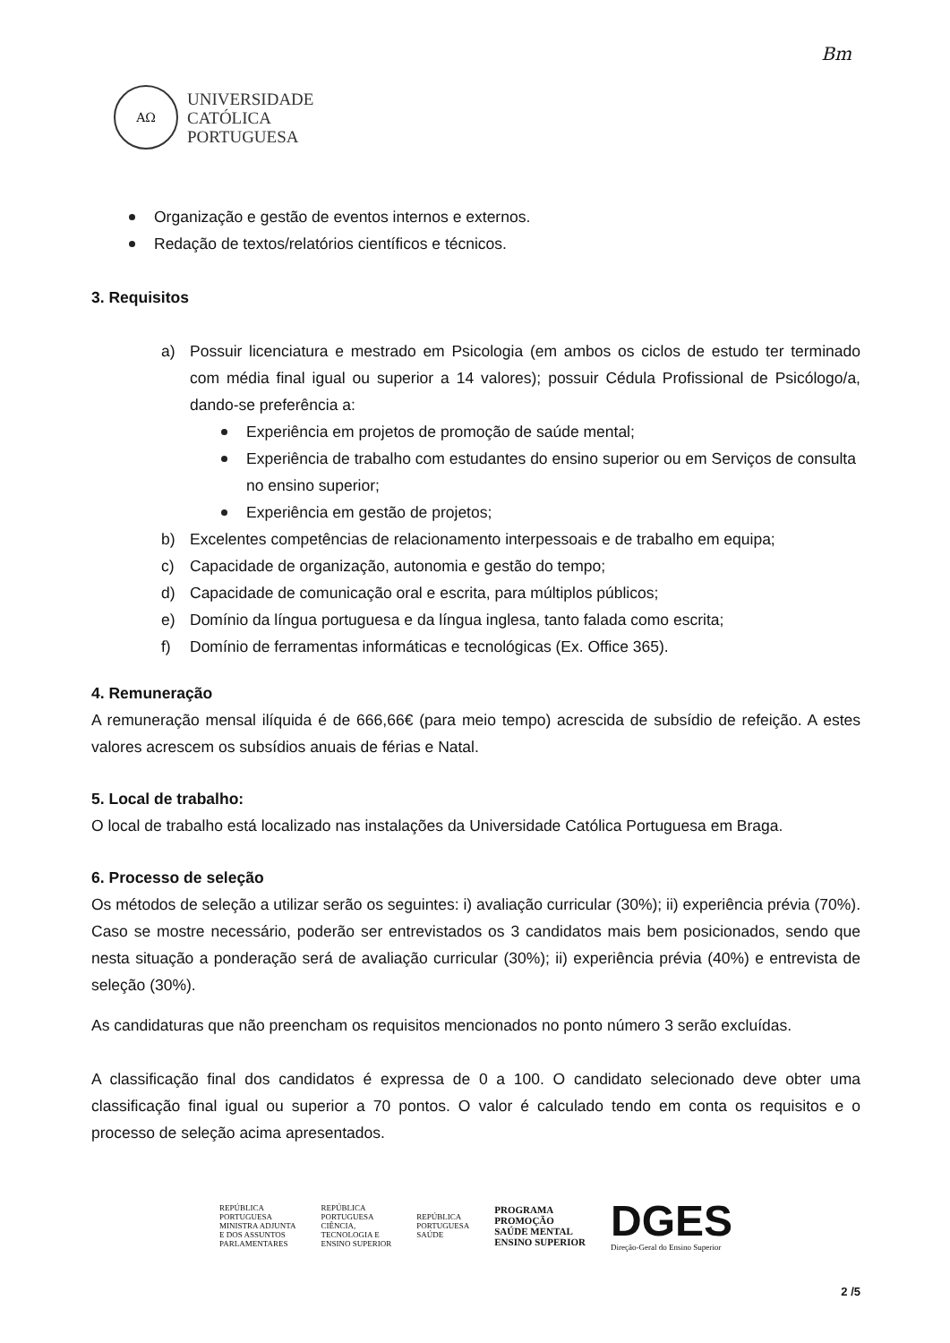Bm
AΩ
UNIVERSIDADE
CATÓLICA
PORTUGUESA
Organização e gestão de eventos internos e externos.
Redação de textos/relatórios científicos e técnicos.
3. Requisitos
a) Possuir licenciatura e mestrado em Psicologia (em ambos os ciclos de estudo ter terminado com média final igual ou superior a 14 valores); possuir Cédula Profissional de Psicólogo/a, dando-se preferência a:
Experiência em projetos de promoção de saúde mental;
Experiência de trabalho com estudantes do ensino superior ou em Serviços de consulta no ensino superior;
Experiência em gestão de projetos;
b) Excelentes competências de relacionamento interpessoais e de trabalho em equipa;
c) Capacidade de organização, autonomia e gestão do tempo;
d) Capacidade de comunicação oral e escrita, para múltiplos públicos;
e) Domínio da língua portuguesa e da língua inglesa, tanto falada como escrita;
f) Domínio de ferramentas informáticas e tecnológicas (Ex. Office 365).
4. Remuneração
A remuneração mensal ilíquida é de 666,66€ (para meio tempo) acrescida de subsídio de refeição. A estes valores acrescem os subsídios anuais de férias e Natal.
5. Local de trabalho:
O local de trabalho está localizado nas instalações da Universidade Católica Portuguesa em Braga.
6. Processo de seleção
Os métodos de seleção a utilizar serão os seguintes: i) avaliação curricular (30%); ii) experiência prévia (70%). Caso se mostre necessário, poderão ser entrevistados os 3 candidatos mais bem posicionados, sendo que nesta situação a ponderação será de avaliação curricular (30%); ii) experiência prévia (40%) e entrevista de seleção (30%).
As candidaturas que não preencham os requisitos mencionados no ponto número 3 serão excluídas.
A classificação final dos candidatos é expressa de 0 a 100. O candidato selecionado deve obter uma classificação final igual ou superior a 70 pontos. O valor é calculado tendo em conta os requisitos e o processo de seleção acima apresentados.
REPÚBLICA
PORTUGUESA
MINISTRA ADJUNTA
E DOS ASSUNTOS
PARLAMENTARES
REPÚBLICA
PORTUGUESA
CIÊNCIA,
TECNOLOGIA E
ENSINO SUPERIOR
REPÚBLICA
PORTUGUESA
SAÚDE
PROGRAMA
PROMOÇÃO
SAÚDE MENTAL
ENSINO SUPERIOR
DGES
Direção-Geral do Ensino Superior
2 /5